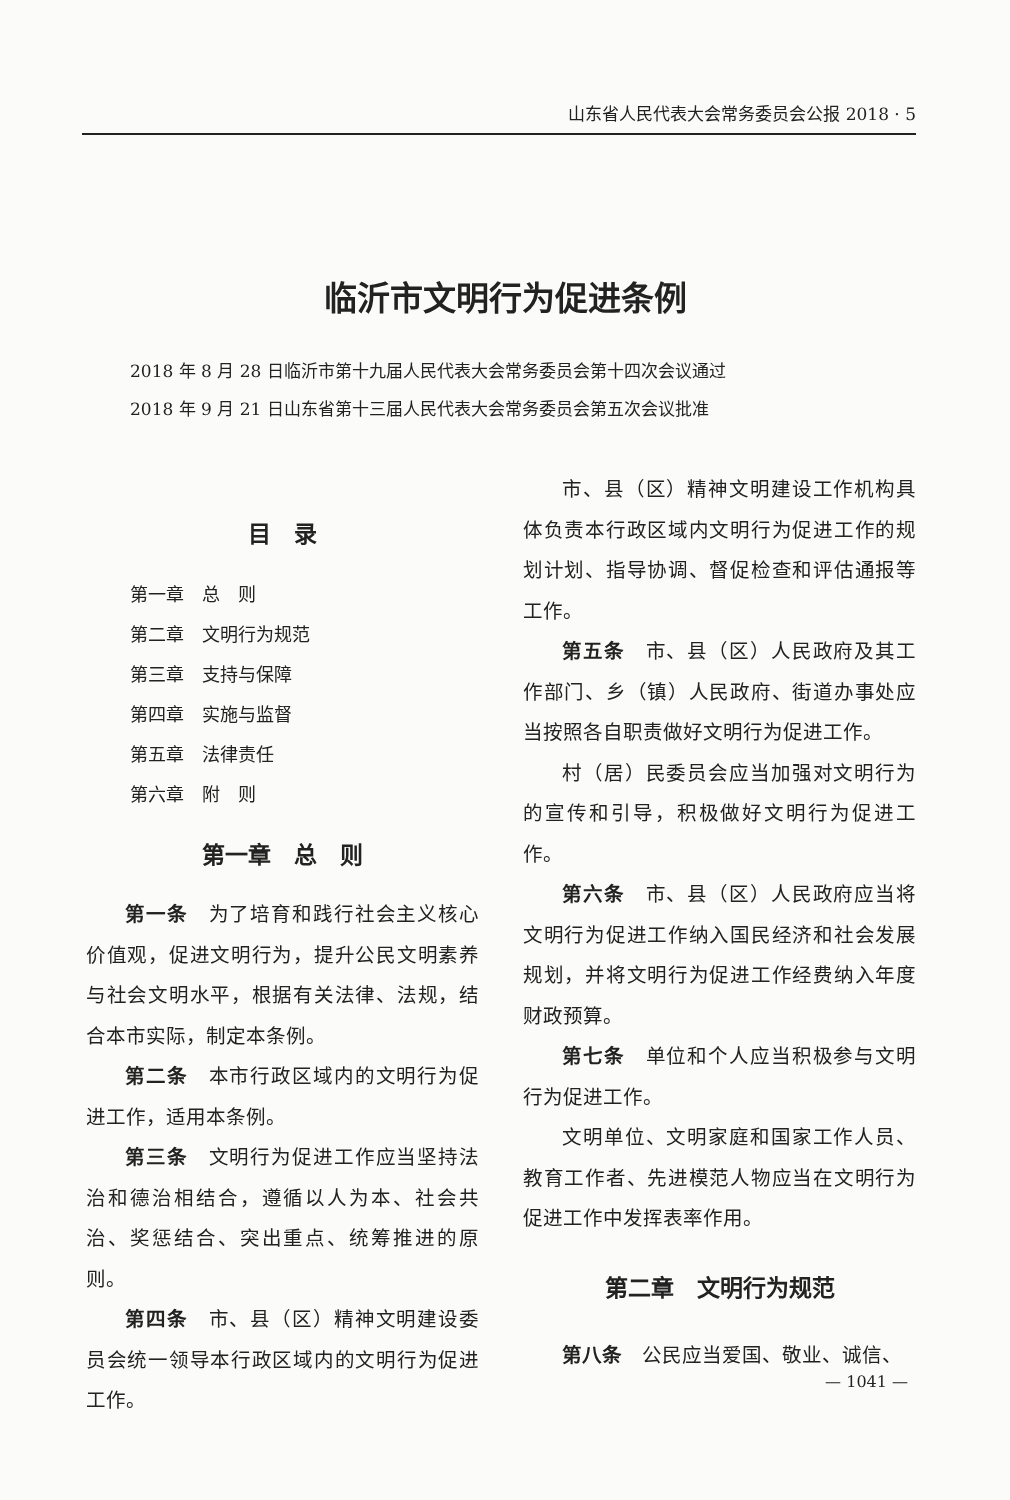山东省人民代表大会常务委员会公报 2018 · 5
临沂市文明行为促进条例
2018 年 8 月 28 日临沂市第十九届人民代表大会常务委员会第十四次会议通过
2018 年 9 月 21 日山东省第十三届人民代表大会常务委员会第五次会议批准
目　录
第一章　总　则
第二章　文明行为规范
第三章　支持与保障
第四章　实施与监督
第五章　法律责任
第六章　附　则
第一章　总　则
第一条　为了培育和践行社会主义核心价值观，促进文明行为，提升公民文明素养与社会文明水平，根据有关法律、法规，结合本市实际，制定本条例。
第二条　本市行政区域内的文明行为促进工作，适用本条例。
第三条　文明行为促进工作应当坚持法治和德治相结合，遵循以人为本、社会共治、奖惩结合、突出重点、统筹推进的原则。
第四条　市、县（区）精神文明建设委员会统一领导本行政区域内的文明行为促进工作。
市、县（区）精神文明建设工作机构具体负责本行政区域内文明行为促进工作的规划计划、指导协调、督促检查和评估通报等工作。
第五条　市、县（区）人民政府及其工作部门、乡（镇）人民政府、街道办事处应当按照各自职责做好文明行为促进工作。
村（居）民委员会应当加强对文明行为的宣传和引导，积极做好文明行为促进工作。
第六条　市、县（区）人民政府应当将文明行为促进工作纳入国民经济和社会发展规划，并将文明行为促进工作经费纳入年度财政预算。
第七条　单位和个人应当积极参与文明行为促进工作。
文明单位、文明家庭和国家工作人员、教育工作者、先进模范人物应当在文明行为促进工作中发挥表率作用。
第二章　文明行为规范
第八条　公民应当爱国、敬业、诚信、
— 1041 —